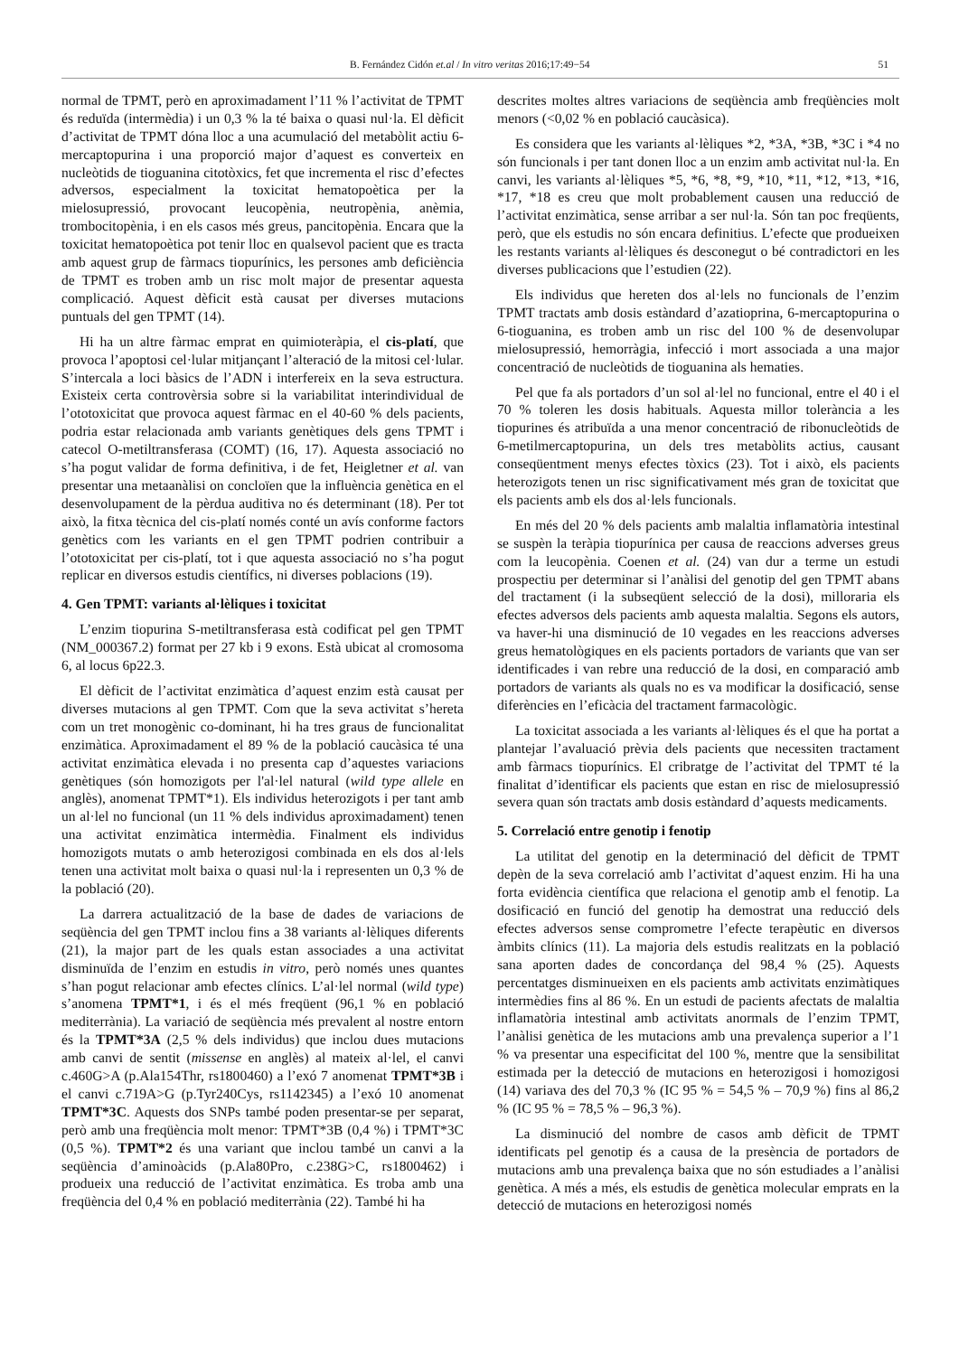B. Fernández Cidón et.al / In vitro veritas 2016;17:49−54 51
normal de TPMT, però en aproximadament l’11 % l’activitat de TPMT és reduïda (intermèdia) i un 0,3 % la té baixa o quasi nul·la. El dèficit d’activitat de TPMT dóna lloc a una acumulació del metabòlit actiu 6-mercaptopurina i una proporció major d’aquest es converteix en nucleòtids de tioguanina citotòxics, fet que incrementa el risc d’efectes adversos, especialment la toxicitat hematopoètica per la mielosupressió, provocant leucopènia, neutropènia, anèmia, trombocitopènia, i en els casos més greus, pancitopènia. Encara que la toxicitat hematopoètica pot tenir lloc en qualsevol pacient que es tracta amb aquest grup de fàrmacs tiopurínics, les persones amb deficiència de TPMT es troben amb un risc molt major de presentar aquesta complicació. Aquest dèficit està causat per diverses mutacions puntuals del gen TPMT (14).
Hi ha un altre fàrmac emprat en quimioteràpia, el cis-platí, que provoca l’apoptosi cel·lular mitjançant l’alteració de la mitosi cel·lular. S’intercala a loci bàsics de l’ADN i interfereix en la seva estructura. Existeix certa controvèrsia sobre si la variabilitat interindividual de l’ototoxicitat que provoca aquest fàrmac en el 40-60 % dels pacients, podria estar relacionada amb variants genètiques dels gens TPMT i catecol O-metiltransferasa (COMT) (16, 17). Aquesta associació no s’ha pogut validar de forma definitiva, i de fet, Heigletner et al. van presentar una metaanàlisi on concloïen que la influència genètica en el desenvolupament de la pèrdua auditiva no és determinant (18). Per tot això, la fitxa tècnica del cis-platí només conté un avís conforme factors genètics com les variants en el gen TPMT podrien contribuir a l’ototoxicitat per cis-platí, tot i que aquesta associació no s’ha pogut replicar en diversos estudis científics, ni diverses poblacions (19).
4. Gen TPMT: variants al·lèliques i toxicitat
L’enzim tiopurina S-metiltransferasa està codificat pel gen TPMT (NM_000367.2) format per 27 kb i 9 exons. Està ubicat al cromosoma 6, al locus 6p22.3.
El dèficit de l’activitat enzimàtica d’aquest enzim està causat per diverses mutacions al gen TPMT. Com que la seva activitat s’hereta com un tret monogènic co-dominant, hi ha tres graus de funcionalitat enzimàtica. Aproximadament el 89 % de la població caucàsica té una activitat enzimàtica elevada i no presenta cap d’aquestes variacions genètiques (són homozigots per l'al·lel natural (wild type allele en anglès), anomenat TPMT*1). Els individus heterozigots i per tant amb un al·lel no funcional (un 11 % dels individus aproximadament) tenen una activitat enzimàtica intermèdia. Finalment els individus homozigots mutats o amb heterozigosi combinada en els dos al·lels tenen una activitat molt baixa o quasi nul·la i representen un 0,3 % de la població (20).
La darrera actualització de la base de dades de variacions de seqüència del gen TPMT inclou fins a 38 variants al·lèliques diferents (21), la major part de les quals estan associades a una activitat disminuïda de l’enzim en estudis in vitro, però només unes quantes s’han pogut relacionar amb efectes clínics. L’al·lel normal (wild type) s’anomena TPMT*1, i és el més freqüent (96,1 % en població mediterrània). La variació de seqüència més prevalent al nostre entorn és la TPMT*3A (2,5 % dels individus) que inclou dues mutacions amb canvi de sentit (missense en anglès) al mateix al·lel, el canvi c.460G>A (p.Ala154Thr, rs1800460) a l’exó 7 anomenat TPMT*3B i el canvi c.719A>G (p.Tyr240Cys, rs1142345) a l’exó 10 anomenat TPMT*3C. Aquests dos SNPs també poden presentar-se per separat, però amb una freqüència molt menor: TPMT*3B (0,4 %) i TPMT*3C (0,5 %). TPMT*2 és una variant que inclou també un canvi a la seqüència d’aminoàcids (p.Ala80Pro, c.238G>C, rs1800462) i produeix una reducció de l’activitat enzimàtica. Es troba amb una freqüència del 0,4 % en població mediterrània (22). També hi ha
descrites moltes altres variacions de seqüència amb freqüències molt menors (<0,02 % en població caucàsica).
Es considera que les variants al·lèliques *2, *3A, *3B, *3C i *4 no són funcionals i per tant donen lloc a un enzim amb activitat nul·la. En canvi, les variants al·lèliques *5, *6, *8, *9, *10, *11, *12, *13, *16, *17, *18 es creu que molt probablement causen una reducció de l’activitat enzimàtica, sense arribar a ser nul·la. Són tan poc freqüents, però, que els estudis no són encara definitius. L’efecte que produeixen les restants variants al·lèliques és desconegut o bé contradictori en les diverses publicacions que l’estudien (22).
Els individus que hereten dos al·lels no funcionals de l’enzim TPMT tractats amb dosis estàndard d’azatioprina, 6-mercaptopurina o 6-tioguanina, es troben amb un risc del 100 % de desenvolupar mielosupressió, hemorràgia, infecció i mort associada a una major concentració de nucleòtids de tioguanina als hematies.
Pel que fa als portadors d’un sol al·lel no funcional, entre el 40 i el 70 % toleren les dosis habituals. Aquesta millor tolerància a les tiopurines és atribuïda a una menor concentració de ribonucleòtids de 6-metilmercaptopurina, un dels tres metabòlits actius, causant conseqüentment menys efectes tòxics (23). Tot i això, els pacients heterozigots tenen un risc significativament més gran de toxicitat que els pacients amb els dos al·lels funcionals.
En més del 20 % dels pacients amb malaltia inflamatòria intestinal se suspèn la teràpia tiopurínica per causa de reaccions adverses greus com la leucopènia. Coenen et al. (24) van dur a terme un estudi prospectiu per determinar si l’anàlisi del genotip del gen TPMT abans del tractament (i la subseqüent selecció de la dosi), milloraria els efectes adversos dels pacients amb aquesta malaltia. Segons els autors, va haver-hi una disminució de 10 vegades en les reaccions adverses greus hematològiques en els pacients portadors de variants que van ser identificades i van rebre una reducció de la dosi, en comparació amb portadors de variants als quals no es va modificar la dosificació, sense diferències en l’eficàcia del tractament farmacològic.
La toxicitat associada a les variants al·lèliques és el que ha portat a plantejar l’avaluació prèvia dels pacients que necessiten tractament amb fàrmacs tiopurínics. El cribratge de l’activitat del TPMT té la finalitat d’identificar els pacients que estan en risc de mielosupressió severa quan són tractats amb dosis estàndard d’aquests medicaments.
5. Correlació entre genotip i fenotip
La utilitat del genotip en la determinació del dèficit de TPMT depèn de la seva correlació amb l’activitat d’aquest enzim. Hi ha una forta evidència científica que relaciona el genotip amb el fenotip. La dosificació en funció del genotip ha demostrat una reducció dels efectes adversos sense comprometre l’efecte terapèutic en diversos àmbits clínics (11). La majoria dels estudis realitzats en la població sana aporten dades de concordança del 98,4 % (25). Aquests percentatges disminueixen en els pacients amb activitats enzimàtiques intermèdies fins al 86 %. En un estudi de pacients afectats de malaltia inflamatòria intestinal amb activitats anormals de l’enzim TPMT, l’anàlisi genètica de les mutacions amb una prevalença superior a l’1 % va presentar una especificitat del 100 %, mentre que la sensibilitat estimada per la detecció de mutacions en heterozigosi i homozigosi (14) variava des del 70,3 % (IC 95 % = 54,5 % – 70,9 %) fins al 86,2 % (IC 95 % = 78,5 % – 96,3 %).
La disminució del nombre de casos amb dèficit de TPMT identificats pel genotip és a causa de la presència de portadors de mutacions amb una prevalença baixa que no són estudiades a l’anàlisi genètica. A més a més, els estudis de genètica molecular emprats en la detecció de mutacions en heterozigosi només